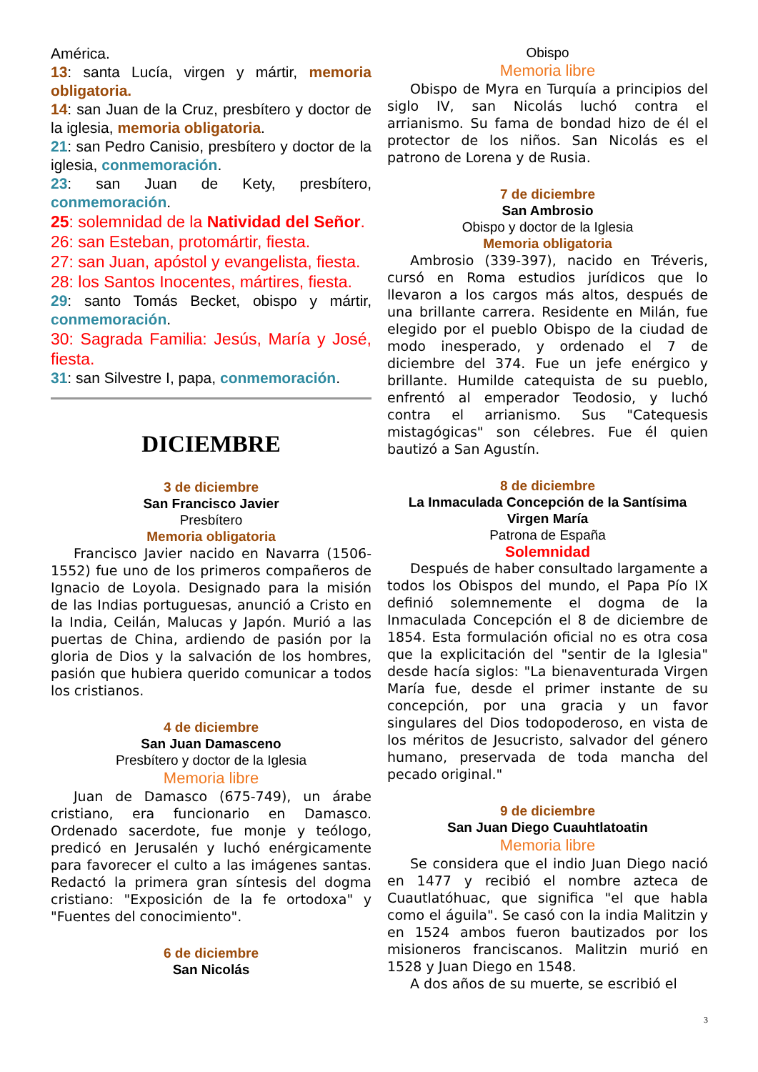América.
13: santa Lucía, virgen y mártir, memoria obligatoria.
14: san Juan de la Cruz, presbítero y doctor de la iglesia, memoria obligatoria.
21: san Pedro Canisio, presbítero y doctor de la iglesia, conmemoración.
23: san Juan de Kety, presbítero, conmemoración.
25: solemnidad de la Natividad del Señor.
26: san Esteban, protomártir, fiesta.
27: san Juan, apóstol y evangelista, fiesta.
28: los Santos Inocentes, mártires, fiesta.
29: santo Tomás Becket, obispo y mártir, conmemoración.
30: Sagrada Familia: Jesús, María y José, fiesta.
31: san Silvestre I, papa, conmemoración.
DICIEMBRE
3 de diciembre
San Francisco Javier
Presbítero
Memoria obligatoria
Francisco Javier nacido en Navarra (1506-1552) fue uno de los primeros compañeros de Ignacio de Loyola. Designado para la misión de las Indias portuguesas, anunció a Cristo en la India, Ceilán, Malucas y Japón. Murió a las puertas de China, ardiendo de pasión por la gloria de Dios y la salvación de los hombres, pasión que hubiera querido comunicar a todos los cristianos.
4 de diciembre
San Juan Damasceno
Presbítero y doctor de la Iglesia
Memoria libre
Juan de Damasco (675-749), un árabe cristiano, era funcionario en Damasco. Ordenado sacerdote, fue monje y teólogo, predicó en Jerusalén y luchó enérgicamente para favorecer el culto a las imágenes santas. Redactó la primera gran síntesis del dogma cristiano: "Exposición de la fe ortodoxa" y "Fuentes del conocimiento".
6 de diciembre
San Nicolás
Obispo
Memoria libre
Obispo de Myra en Turquía a principios del siglo IV, san Nicolás luchó contra el arrianismo. Su fama de bondad hizo de él el protector de los niños. San Nicolás es el patrono de Lorena y de Rusia.
7 de diciembre
San Ambrosio
Obispo y doctor de la Iglesia
Memoria obligatoria
Ambrosio (339-397), nacido en Tréveris, cursó en Roma estudios jurídicos que lo llevaron a los cargos más altos, después de una brillante carrera. Residente en Milán, fue elegido por el pueblo Obispo de la ciudad de modo inesperado, y ordenado el 7 de diciembre del 374. Fue un jefe enérgico y brillante. Humilde catequista de su pueblo, enfrentó al emperador Teodosio, y luchó contra el arrianismo. Sus "Catequesis mistagógicas" son célebres. Fue él quien bautizó a San Agustín.
8 de diciembre
La Inmaculada Concepción de la Santísima Virgen María
Patrona de España
Solemnidad
Después de haber consultado largamente a todos los Obispos del mundo, el Papa Pío IX definió solemnemente el dogma de la Inmaculada Concepción el 8 de diciembre de 1854. Esta formulación oficial no es otra cosa que la explicitación del "sentir de la Iglesia" desde hacía siglos: "La bienaventurada Virgen María fue, desde el primer instante de su concepción, por una gracia y un favor singulares del Dios todopoderoso, en vista de los méritos de Jesucristo, salvador del género humano, preservada de toda mancha del pecado original."
9 de diciembre
San Juan Diego Cuauhtlatoatin
Memoria libre
Se considera que el indio Juan Diego nació en 1477 y recibió el nombre azteca de Cuautlatóhuac, que significa "el que habla como el águila". Se casó con la india Malitzin y en 1524 ambos fueron bautizados por los misioneros franciscanos. Malitzin murió en 1528 y Juan Diego en 1548.
A dos años de su muerte, se escribió el
3